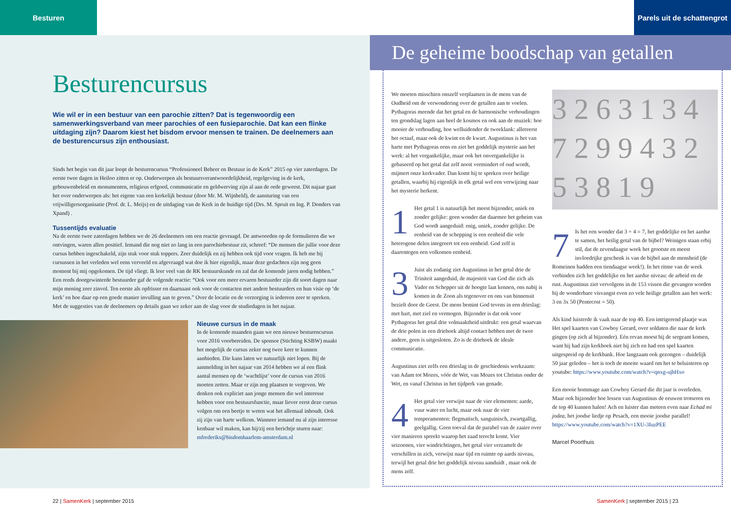Besturen
Besturencursus
Wie wil er in een bestuur van een parochie zitten? Dat is tegenwoordig een samenwerkingsverband van meer parochies of een fusieparochie. Dat kan een flinke uitdaging zijn? Daarom kiest het bisdom ervoor mensen te trainen. De deelnemers aan de besturencursus zijn enthousiast.
Sinds het begin van dit jaar loopt de besturencursus “Professioneel Beheer en Bestuur in de Kerk” 2015 op vier zaterdagen. De eerste twee dagen in Heiloo zitten er op. Onderwerpen als bestuursverantwoordelijkheid, regelgeving in de kerk, gebouwenbeleid en monumenten, religieus erfgoed, communicatie en geldwerving zijn al aan de orde geweest. Dit najaar gaat het over onderwerpen als: het eigene van een kerkelijk bestuur (door Mr. M. Wijnbeld), de aansturing van een vrijwilligersorganisatie (Prof. dr. L. Meijs) en de uitdaging van de Kerk in de huidige tijd (Drs. M. Spruit en Ing. P. Donders van Xpand) .
Tussentijds evaluatie
Na de eerste twee zaterdagen hebben we de 26 deelnemers om een reactie gevraagd. De antwoorden op de formulieren die we ontvingen, waren allen positief. Iemand die nog niet zo lang in een parochiebestuur zit, schreef: “De mensen die jullie voor deze cursus hebben ingeschakeld, zijn stuk voor stuk toppers. Zeer duidelijk en zij hebben ook tijd voor vragen. Ik heb me bij cursussen in het verleden wel eens verveeld en afgevraagd wat doe ik hier eigenlijk, maar deze gedachten zijn nog geen moment bij mij opgekomen. De tijd vliegt. Ik leer veel van de RK bestuurskunde en zal dat de komende jaren nodig hebben.”
Een reeds doorgewinterde bestuurder gaf de volgende reactie: “Ook voor een meer ervaren bestuurder zijn dit soort dagen naar mijn mening zeer zinvol. Ten eerste als opfrisser en daarnaast ook voor de contacten met andere bestuurders en hun visie op ‘de kerk’ en hoe daar op een goede manier invulling aan te geven.” Over de locatie en de verzorging is iedereen zeer te spreken. Met de suggesties van de deelnemers op details gaan we zeker aan de slag voor de studiedagen in het najaar.
Nieuwe cursus in de maak
In de komende maanden gaan we een nieuwe besturencursus voor 2016 voorbereiden. De sponsor (Stichting KSBW) maakt het mogelijk de cursus zeker nog twee keer te kunnen aanbieden. Die kans laten we natuurlijk niet lopen. Bij de aanmelding in het najaar van 2014 hebben we al een flink aantal mensen op de ‘wachtlijst’ voor de cursus van 2016 moeten zetten. Maar er zijn nog plaatsen te vergeven. We denken ook expliciet aan jonge mensen die wel interesse hebben voor een bestuursfunctie, maar liever eerst deze cursus volgen om een beetje te weten wat het allemaal inhoudt. Ook zij zijn van harte welkom. Wanneer iemand nu al zijn interesse kenbaar wil maken, kan hij/zij een berichtje sturen naar: mfrederiks@bisdomhaarlem-amsterdam.nl
Parels uit de schattengrot
De geheime boodschap van getallen
We moeten misschien onszelf verplaatsen in de mens van de Oudheid om de verwondering over de getallen aan te voelen. Pythagoras meende dat het getal en de harmonische verhoudingen ten grondslag lagen aan heel de kosmos en ook aan de muziek: hoe mooier de verhouding, hoe welluidender de tweeklank: allereerst het octaaf, maar ook de kwint en de kwart. Augustinus is het van harte met Pythagoras eens en ziet het goddelijk mysterie aan het werk: al het vergankelijke, maar ook het onvergankelijke is gebaseerd op het getal dat zelf nooit vermindert of oud wordt, mijmert onze kerkvader. Dan komt hij te spreken over heilige getallen, waarbij hij eigenlijk in elk getal wel een verwijzing naar het mysterie herkent.
1 Het getal 1 is natuurlijk het meest bijzonder, uniek en zonder gelijke: geen wonder dat daarmee het geheim van God wordt aangeduid: enig, uniek, zonder gelijke. De eenheid van de schepping is een eenheid die vele heterogene delen integreert tot een eenheid. God zelf is daarentegen een volkomen eenheid.
3 Juist als zodanig ziet Augustinus in het getal drie de Triniteit aangeduid, de majesteit van God die zich als Vader en Schepper uit de hoogte laat kennen, ons nabij is komen in de Zoon als tegenover en ons van binnenuit bezielt door de Geest. De mens bemint God tevens in een drieslag: met hart, met ziel en vermogen. Bijzonder is dat ook voor Pythagoras het getal drie volmaaktheid uitdrukt: een getal waarvan de drie polen in een driehoek altijd contact hebben met de twee andere, geen is uitgesloten. Zo is de driehoek de ideale communicatie.
Augustinus ziet zelfs een drieslag in de geschiedenis werkzaam: van Adam tot Mozes, vóór de Wet, van Mozes tot Christus onder de Wet, en vanaf Christus in het tijdperk van genade.
4 Het getal vier verwijst naar de vier elementen: aarde, vuur water en lucht, maar ook naar de vier temperamenten: flegmatisch, sanguinisch, zwartgallig, geelgallig. Geen toeval dat de parabel van de zaaier over vier manieren spreekt waarop het zaad terecht komt. Vier seizoenen, vier windrichtingen, het getal vier verzamelt de verschillen in zich, verwijst naar tijd en ruimte op aards niveau, terwijl het getal drie het goddelijk niveau aanduidt , maar ook de mens zelf.
3 2 6 3 1 3 4 7 2 9 9 4 3 2 5 3 8 1 9
7 Is het een wonder dat 3 + 4 = 7, het goddelijke en het aardse te samen, het heilig getal van de bijbel? Weinigen staan erbij stil, dat de zevendaagse week het grootste en meest invloedrijke geschenk is van de bijbel aan de mensheid (de Romeinen hadden een tiendaagse week!). In het ritme van de week verbinden zich het goddelijke en het aardse niveau: de arbeid en de rust. Augustinus ziet vervolgens in de 153 vissen die gevangen worden bij de wonderbare visvangst even zo vele heilige getallen aan het werk: 3 en 3x 50 (Pentecost = 50).
Als kind luisterde ik vaak naar de top 40. Een intrigerend plaatje was Het spel kaarten van Cowboy Gerard, over soldaten die naar de kerk gingen (op zich al bijzonder). Eén ervan moest bij de sergeant komen, want hij had zijn kerkboek niet bij zich en had een spel kaarten uitgespreid op de kerkbank. Hoe langzaam ook gezongen – duidelijk 50 jaar geleden – het is toch de moeite waard om het te beluisteren op youtube: https://www.youtube.com/watch?v=qnxg-ujhHxo
Een mooie hommage aan Cowboy Gerard die dit jaar is overleden. Maar ook bijzonder hoe lessen van Augustinus de eeuwen trotseren en de top 40 kunnen halen! Ach en luister dan meteen even naar Echad mi jodea, het joodse liedje op Pesach, een mooie joodse parallel! https://www.youtube.com/watch?v=1XU-3IuzPEE
Marcel Poorthuis
22 | SamenKerk | september 2015 SamenKerk | september 2015 | 23